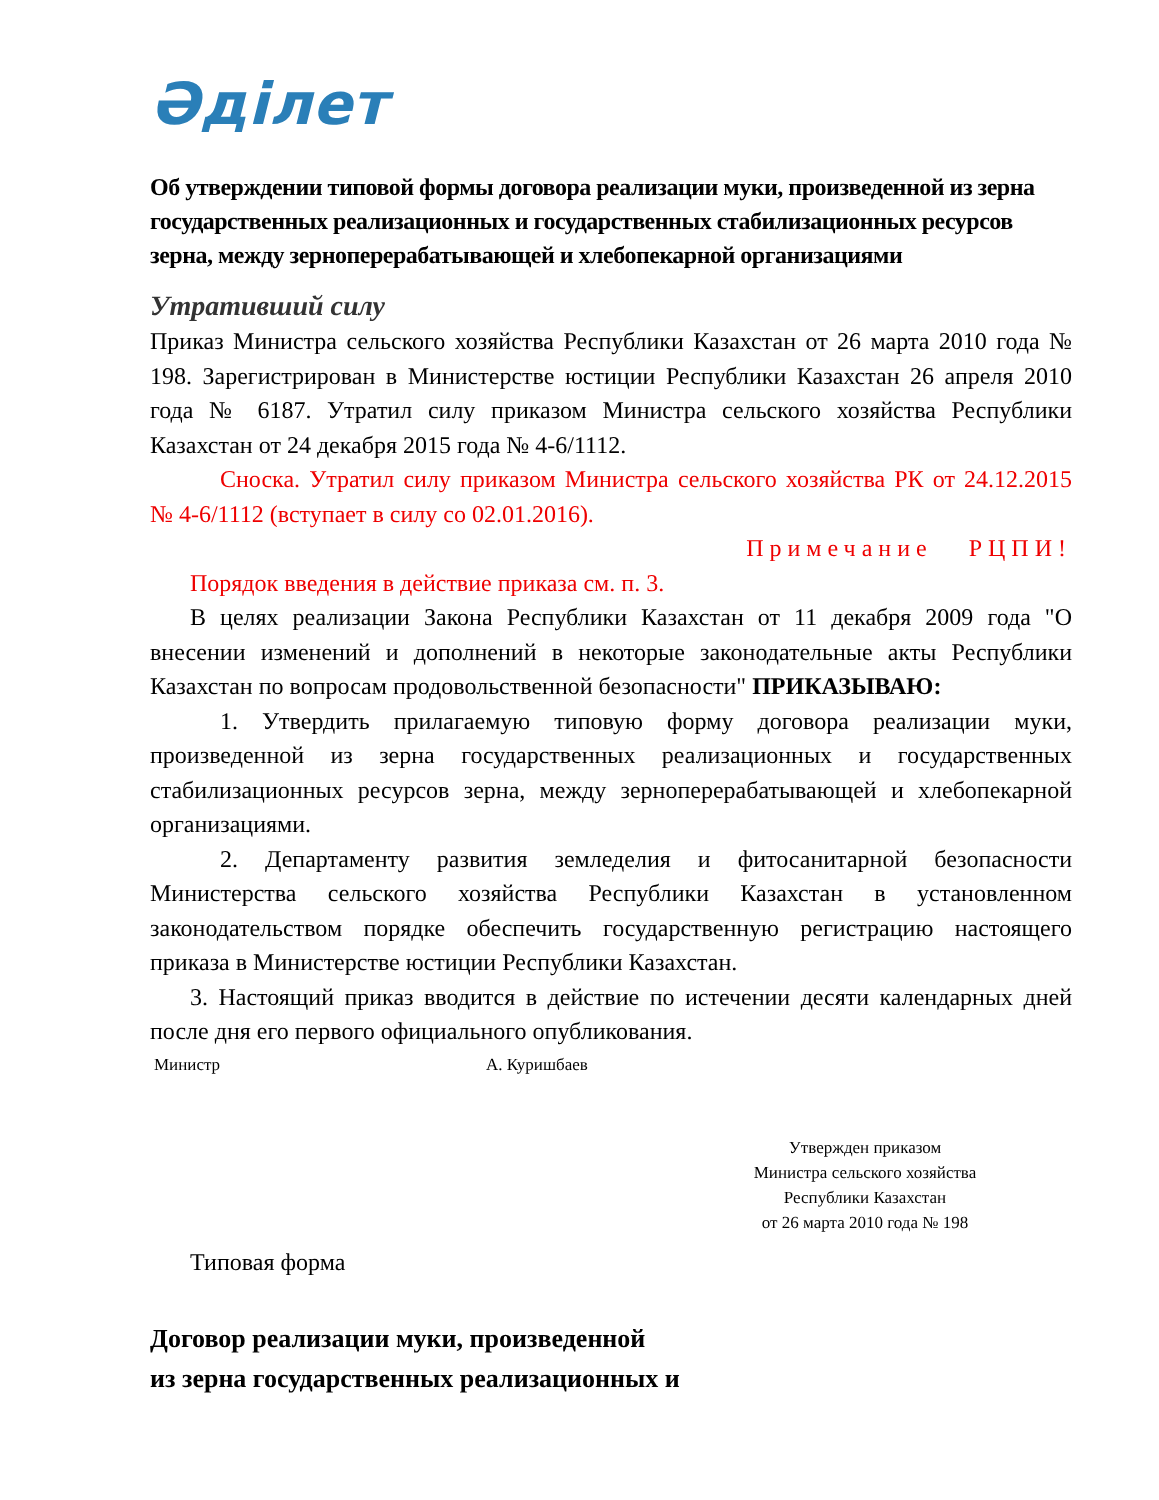Әділет
Об утверждении типовой формы договора реализации муки, произведенной из зерна государственных реализационных и государственных стабилизационных ресурсов зерна, между зерноперерабатывающей и хлебопекарной организациями
Утративший силу
Приказ Министра сельского хозяйства Республики Казахстан от 26 марта 2010 года № 198. Зарегистрирован в Министерстве юстиции Республики Казахстан 26 апреля 2010 года № 6187. Утратил силу приказом Министра сельского хозяйства Республики Казахстан от 24 декабря 2015 года № 4-6/1112.
Сноска. Утратил силу приказом Министра сельского хозяйства РК от 24.12.2015 № 4-6/1112 (вступает в силу со 02.01.2016).
Примечание РЦПИ!
Порядок введения в действие приказа см. п. 3.
В целях реализации Закона Республики Казахстан от 11 декабря 2009 года "О внесении изменений и дополнений в некоторые законодательные акты Республики Казахстан по вопросам продовольственной безопасности" ПРИКАЗЫВАЮ:
1. Утвердить прилагаемую типовую форму договора реализации муки, произведенной из зерна государственных реализационных и государственных стабилизационных ресурсов зерна, между зерноперерабатывающей и хлебопекарной организациями.
2. Департаменту развития земледелия и фитосанитарной безопасности Министерства сельского хозяйства Республики Казахстан в установленном законодательством порядке обеспечить государственную регистрацию настоящего приказа в Министерстве юстиции Республики Казахстан.
3. Настоящий приказ вводится в действие по истечении десяти календарных дней после дня его первого официального опубликования.
Министр А. Куришбаев
Утвержден приказом
Министра сельского хозяйства
Республики Казахстан
от 26 марта 2010 года № 198
Типовая форма
Договор реализации муки, произведенной
из зерна государственных реализационных и